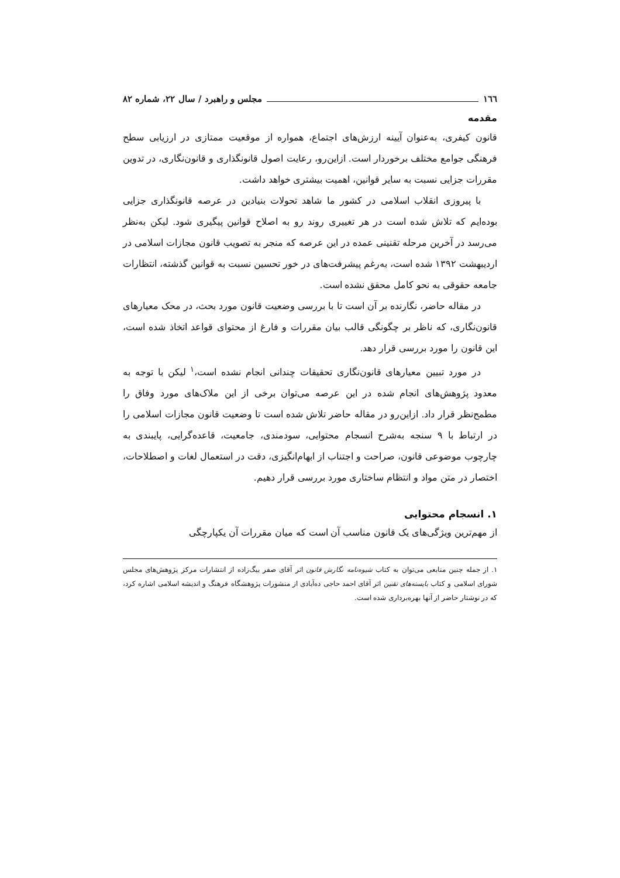۱٦٦ مجلس و راهبرد / سال ۲۲، شماره ۸۲
مقدمه
قانون کیفری، به‌عنوان آیینه ارزش‌های اجتماع، همواره از موقعیت ممتازی در ارزیابی سطح فرهنگی جوامع مختلف برخوردار است. ازاین‌رو، رعایت اصول قانونگذاری و قانون‌نگاری، در تدوین مقررات جزایی نسبت به سایر قوانین، اهمیت بیشتری خواهد داشت.
با پیروزی انقلاب اسلامی در کشور ما شاهد تحولات بنیادین در عرصه قانونگذاری جزایی بوده‌ایم که تلاش شده است در هر تغییری روند رو به اصلاح قوانین پیگیری شود. لیکن به‌نظر می‌رسد در آخرین مرحله تقنینی عمده در این عرصه که منجر به تصویب قانون مجازات اسلامی در اردیبهشت ۱۳۹۲ شده است، به‌رغم پیشرفت‌های در خور تحسین نسبت به قوانین گذشته، انتظارات جامعه حقوقی به نحو کامل محقق نشده است.
در مقاله حاضر، نگارنده بر آن است تا با بررسی وضعیت قانون مورد بحث، در محک معیارهای قانون‌نگاری، که ناظر بر چگونگی قالب بیان مقررات و فارغ از محتوای قواعد اتخاذ شده است، این قانون را مورد بررسی قرار دهد.
در مورد تبیین معیارهای قانون‌نگاری تحقیقات چندانی انجام نشده است،<sup>۱</sup> لیکن با توجه به معدود پژوهش‌های انجام شده در این عرصه می‌توان برخی از این ملاک‌های مورد وفاق را مطمح‌نظر قرار داد. ازاین‌رو در مقاله حاضر تلاش شده است تا وضعیت قانون مجازات اسلامی را در ارتباط با ۹ سنجه به‌شرح انسجام محتوایی، سودمندی، جامعیت، قاعده‌گرایی، پایبندی به چارچوب موضوعی قانون، صراحت و اجتناب از ابهام‌انگیزی، دقت در استعمال لغات و اصطلاحات، اختصار در متن مواد و انتظام ساختاری مورد بررسی قرار دهیم.
۱. انسجام محتوایی
از مهم‌ترین ویژگی‌های یک قانون مناسب آن است که میان مقررات آن یکپارچگی
۱. از جمله چنین منابعی می‌توان به کتاب شیوه‌نامه نگارش قانون اثر آقای صفر بیگ‌زاده از انتشارات مرکز پژوهش‌های مجلس شورای اسلامی و کتاب بایسته‌های تقنین اثر آقای احمد حاجی ده‌آبادی از منشورات پژوهشگاه فرهنگ و اندیشه اسلامی اشاره کرد، که در نوشتار حاضر از آنها بهره‌برداری شده است.